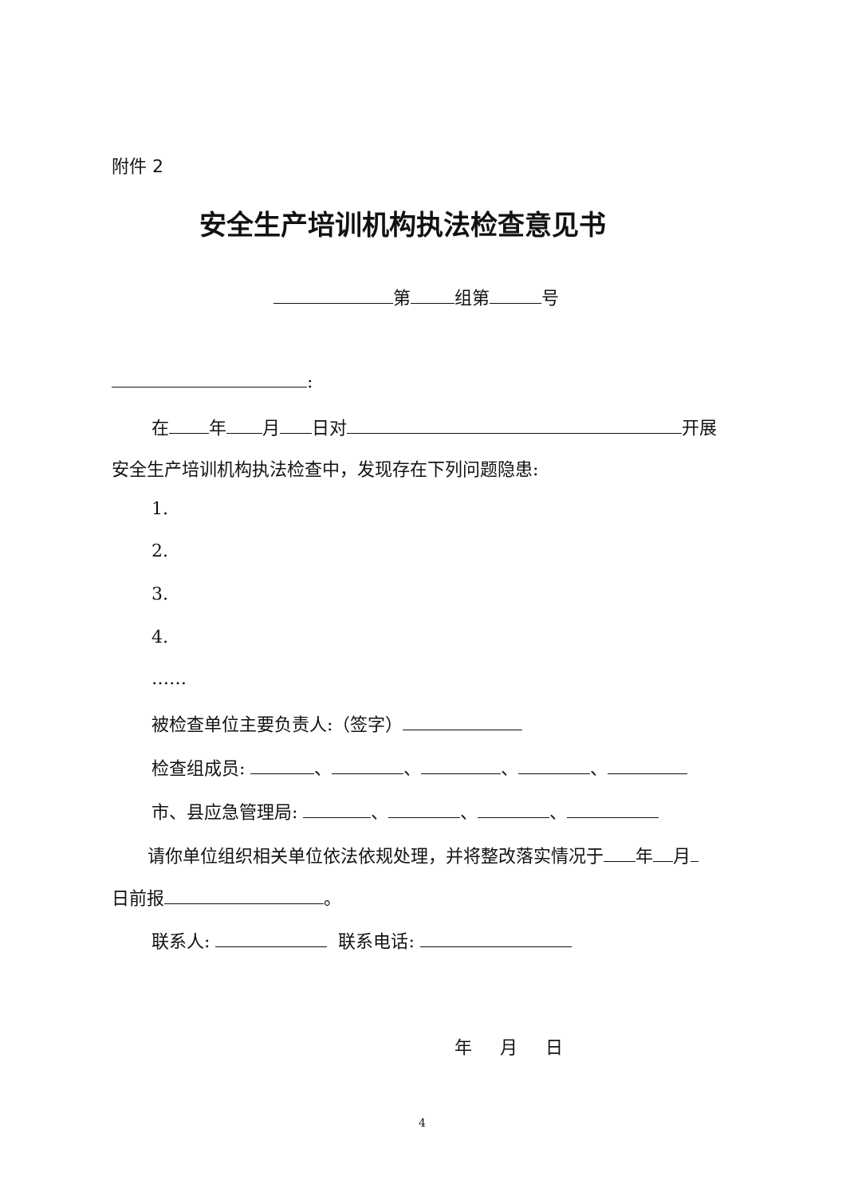附件 2
安全生产培训机构执法检查意见书
第 组第 号
:
在 年 月 日对 开展
安全生产培训机构执法检查中，发现存在下列问题隐患:
1.
2.
3.
4.
……
被检查单位主要负责人:（签字）
检查组成员: 、 、 、 、
市、县应急管理局: 、 、 、
请你单位组织相关单位依法依规处理，并将整改落实情况于 年 月
日前报 。
联系人: 联系电话:
年 月 日
4